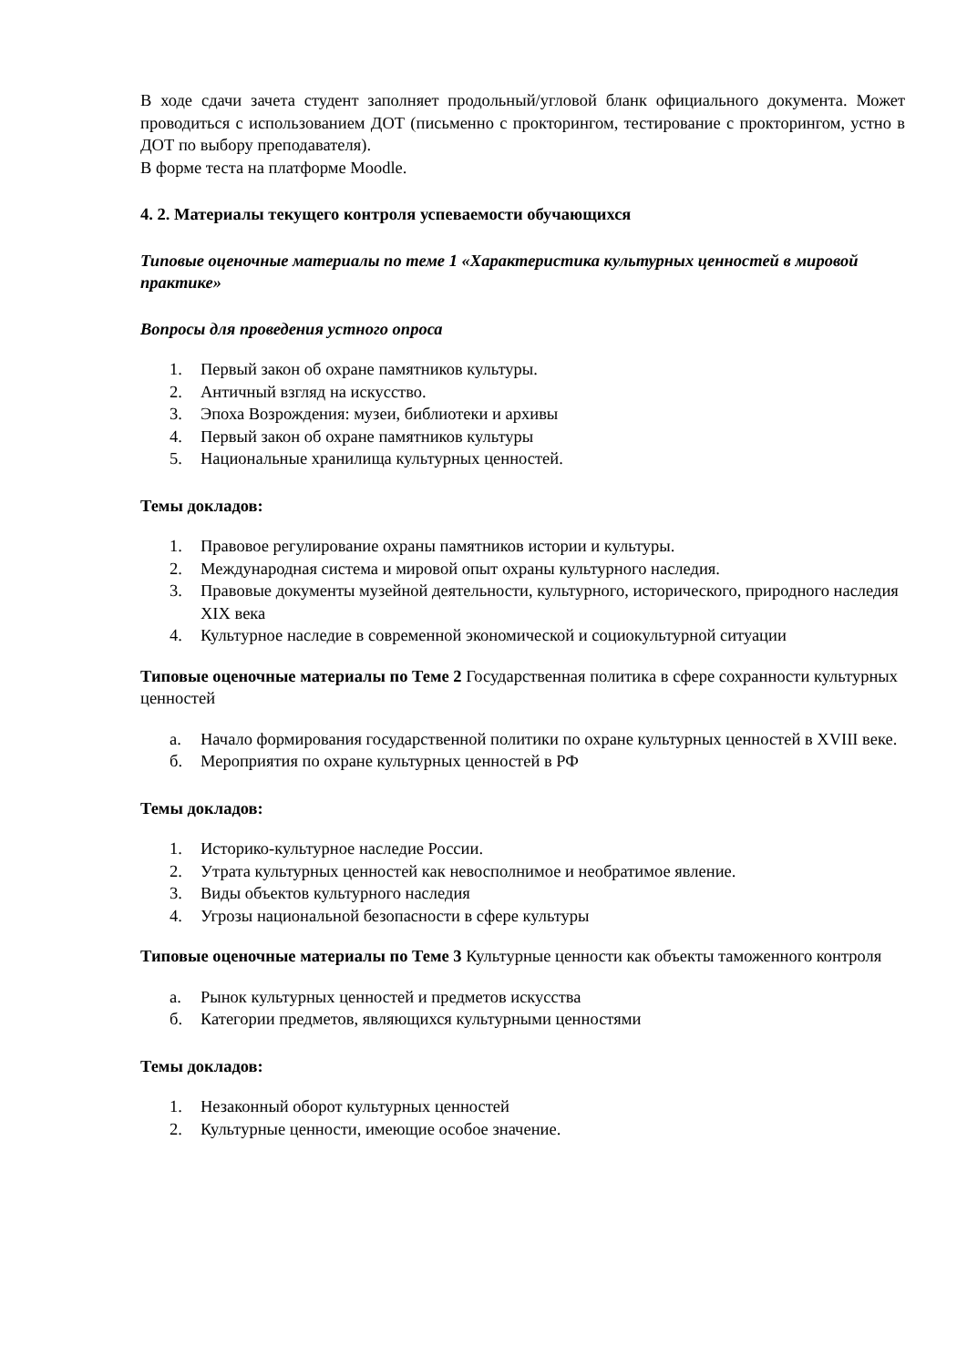В ходе сдачи зачета студент заполняет продольный/угловой бланк официального документа. Может проводиться с использованием ДОТ (письменно с прокторингом, тестирование с прокторингом, устно в ДОТ по выбору преподавателя).
В форме теста на платформе Moodle.
4. 2. Материалы текущего контроля успеваемости обучающихся
Типовые оценочные материалы по теме 1 «Характеристика культурных ценностей в мировой практике»
Вопросы для проведения устного опроса
1. Первый закон об охране памятников культуры.
2. Античный взгляд на искусство.
3. Эпоха Возрождения: музеи, библиотеки и архивы
4. Первый закон об охране памятников культуры
5. Национальные хранилища культурных ценностей.
Темы докладов:
1. Правовое регулирование охраны памятников истории и культуры.
2. Международная система и мировой опыт охраны культурного наследия.
3. Правовые документы музейной деятельности, культурного, исторического, природного наследия XIX века
4. Культурное наследие в современной экономической и социокультурной ситуации
Типовые оценочные материалы по Теме 2 Государственная политика в сфере сохранности культурных ценностей
а. Начало формирования государственной политики по охране культурных ценностей в XVIII веке.
б. Мероприятия по охране культурных ценностей в РФ
Темы докладов:
1. Историко-культурное наследие России.
2. Утрата культурных ценностей как невосполнимое и необратимое явление.
3. Виды объектов культурного наследия
4. Угрозы национальной безопасности в сфере культуры
Типовые оценочные материалы по Теме 3 Культурные ценности как объекты таможенного контроля
а. Рынок культурных ценностей и предметов искусства
б. Категории предметов, являющихся культурными ценностями
Темы докладов:
1. Незаконный оборот культурных ценностей
2. Культурные ценности, имеющие особое значение.